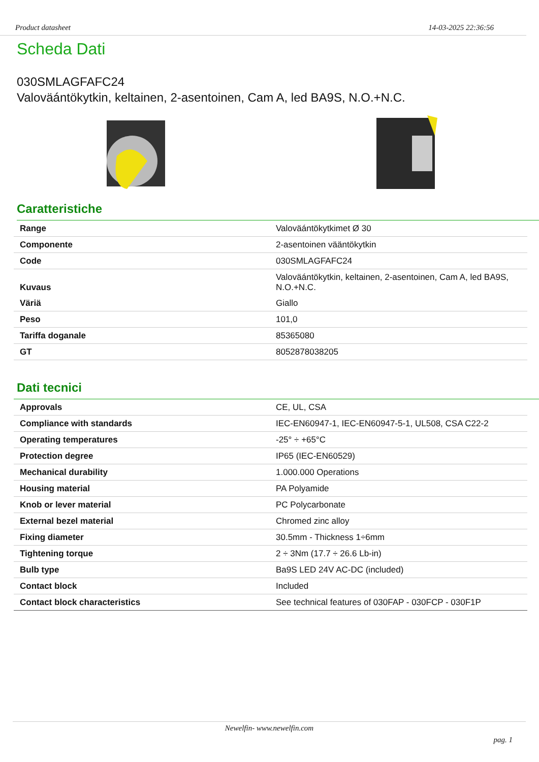Product datasheet 14-03-2025 22:36:56
Scheda Dati
030SMLAGFAFC24
Valoväántökytkin, keltainen, 2-asentoinen, Cam A, led BA9S, N.O.+N.C.
Caratteristiche
| Range | Valoväántökytkimet Ø 30 |
| Componente | 2-asentoinen vääntökytkin |
| Code | 030SMLAGFAFC24 |
| Kuvaus | Valoväántökytkin, keltainen, 2-asentoinen, Cam A, led BA9S, N.O.+N.C. |
| Väriä | Giallo |
| Peso | 101,0 |
| Tariffa doganale | 85365080 |
| GT | 8052878038205 |
Dati tecnici
| Approvals | CE, UL, CSA |
| Compliance with standards | IEC-EN60947-1, IEC-EN60947-5-1, UL508, CSA C22-2 |
| Operating temperatures | -25° ÷ +65°C |
| Protection degree | IP65 (IEC-EN60529) |
| Mechanical durability | 1.000.000 Operations |
| Housing material | PA Polyamide |
| Knob or lever material | PC Polycarbonate |
| External bezel material | Chromed zinc alloy |
| Fixing diameter | 30.5mm - Thickness 1÷6mm |
| Tightening torque | 2 ÷ 3Nm (17.7 ÷ 26.6 Lb-in) |
| Bulb type | Ba9S LED 24V AC-DC (included) |
| Contact block | Included |
| Contact block characteristics | See technical features of 030FAP - 030FCP - 030F1P |
Newelfin- www.newelfin.com
pag. 1